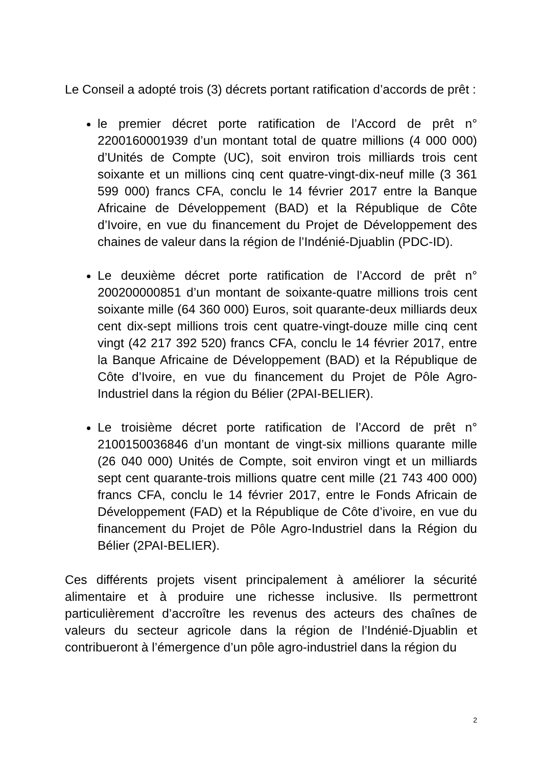Le Conseil a adopté trois (3) décrets portant ratification d’accords de prêt :
le premier décret porte ratification de l’Accord de prêt n° 2200160001939 d’un montant total de quatre millions (4 000 000) d’Unités de Compte (UC), soit environ trois milliards trois cent soixante et un millions cinq cent quatre-vingt-dix-neuf mille (3 361 599 000) francs CFA, conclu le 14 février 2017 entre la Banque Africaine de Développement (BAD) et la République de Côte d’Ivoire, en vue du financement du Projet de Développement des chaines de valeur dans la région de l’Indénié-Djuablin (PDC-ID).
Le deuxième décret porte ratification de l’Accord de prêt n° 200200000851 d’un montant de soixante-quatre millions trois cent soixante mille (64 360 000) Euros, soit quarante-deux milliards deux cent dix-sept millions trois cent quatre-vingt-douze mille cinq cent vingt (42 217 392 520) francs CFA, conclu le 14 février 2017, entre la Banque Africaine de Développement (BAD) et la République de Côte d’Ivoire, en vue du financement du Projet de Pôle Agro-Industriel dans la région du Bélier (2PAI-BELIER).
Le troisième décret porte ratification de l’Accord de prêt n° 2100150036846 d’un montant de vingt-six millions quarante mille (26 040 000) Unités de Compte, soit environ vingt et un milliards sept cent quarante-trois millions quatre cent mille (21 743 400 000) francs CFA, conclu le 14 février 2017, entre le Fonds Africain de Développement (FAD) et la République de Côte d’ivoire, en vue du financement du Projet de Pôle Agro-Industriel dans la Région du Bélier (2PAI-BELIER).
Ces différents projets visent principalement à améliorer la sécurité alimentaire et à produire une richesse inclusive. Ils permettront particulièrement d’accroître les revenus des acteurs des chaînes de valeurs du secteur agricole dans la région de l’Indénié-Djuablin et contribueront à l’émergence d’un pôle agro-industriel dans la région du
2